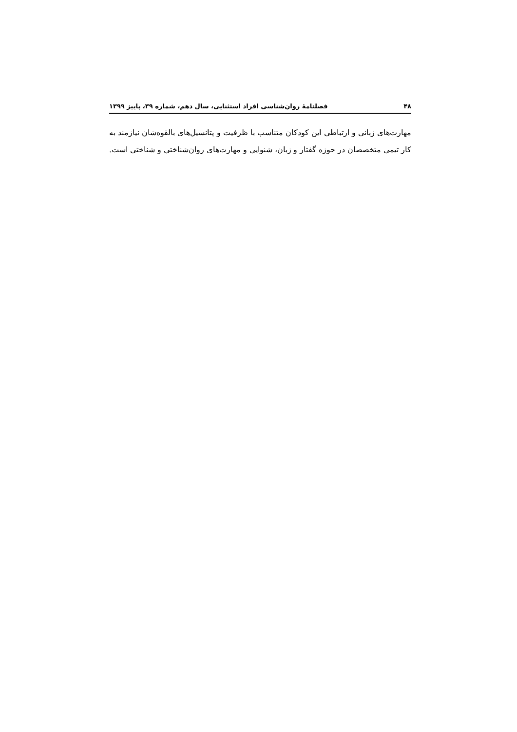۴۸ فصلنامۀ روان‌شناسی افراد استثنایی، سال دهم، شماره ۳۹، پاییز ۱۳۹۹
مهارت‌های زبانی و ارتباطی این کودکان متناسب با ظرفیت و پتانسیل‌های بالقوه‌شان نیازمند به کار تیمی متخصصان در حوزه گفتار و زبان، شنوایی و مهارت‌های روان‌شناختی و شناختی است.